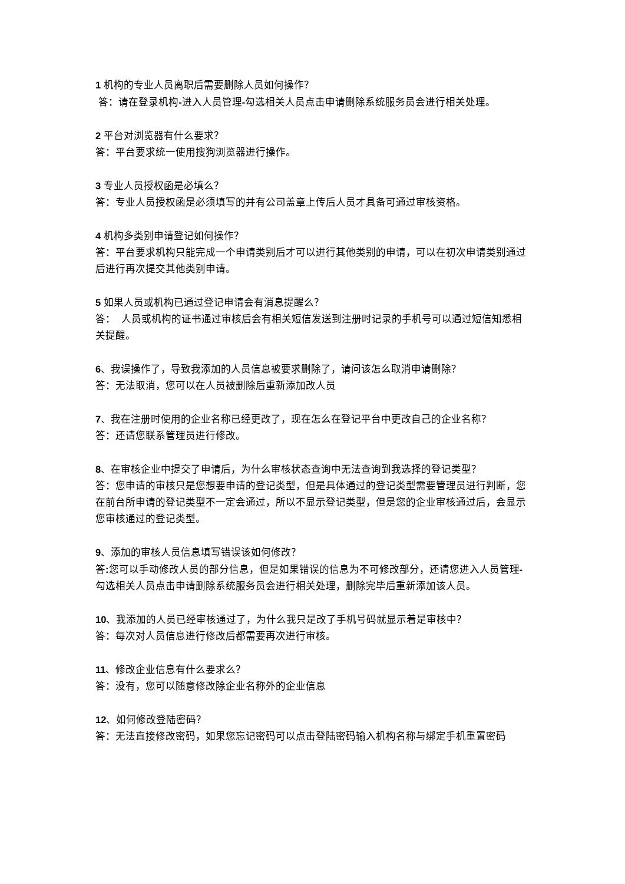1 机构的专业人员离职后需要删除人员如何操作？
答：请在登录机构-进入人员管理-勾选相关人员点击申请删除系统服务员会进行相关处理。
2 平台对浏览器有什么要求？
答：平台要求统一使用搜狗浏览器进行操作。
3 专业人员授权函是必填么？
答：专业人员授权函是必须填写的并有公司盖章上传后人员才具备可通过审核资格。
4 机构多类别申请登记如何操作？
答：平台要求机构只能完成一个申请类别后才可以进行其他类别的申请，可以在初次申请类别通过后进行再次提交其他类别申请。
5 如果人员或机构已通过登记申请会有消息提醒么？
答： 人员或机构的证书通过审核后会有相关短信发送到注册时记录的手机号可以通过短信知悉相关提醒。
6、我误操作了，导致我添加的人员信息被要求删除了，请问该怎么取消申请删除？
答：无法取消，您可以在人员被删除后重新添加改人员
7、我在注册时使用的企业名称已经更改了，现在怎么在登记平台中更改自己的企业名称？
答：还请您联系管理员进行修改。
8、在审核企业中提交了申请后，为什么审核状态查询中无法查询到我选择的登记类型？
答：您申请的审核只是您想要申请的登记类型，但是具体通过的登记类型需要管理员进行判断，您在前台所申请的登记类型不一定会通过，所以不显示登记类型，但是您的企业审核通过后，会显示您审核通过的登记类型。
9、添加的审核人员信息填写错误该如何修改？
答: 您可以手动修改人员的部分信息，但是如果错误的信息为不可修改部分，还请您进入人员管理-勾选相关人员点击申请删除系统服务员会进行相关处理，删除完毕后重新添加该人员。
10、我添加的人员已经审核通过了，为什么我只是改了手机号码就显示着是审核中？
答：每次对人员信息进行修改后都需要再次进行审核。
11、修改企业信息有什么要求么？
答：没有，您可以随意修改除企业名称外的企业信息
12、如何修改登陆密码？
答：无法直接修改密码，如果您忘记密码可以点击登陆密码输入机构名称与绑定手机重置密码